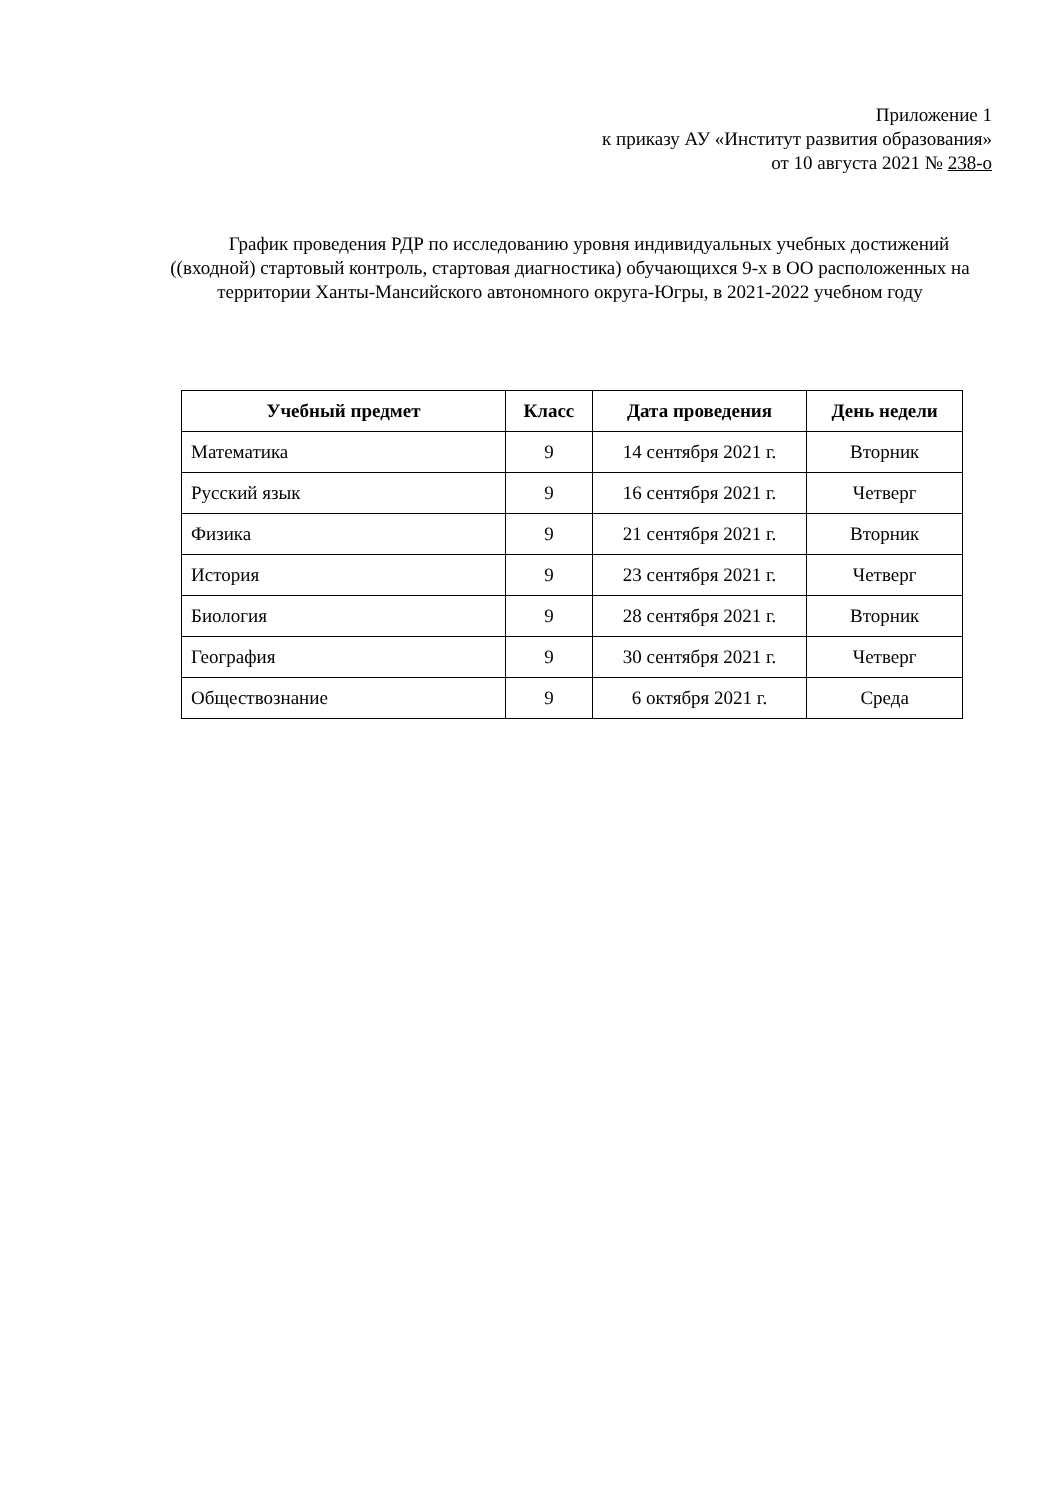Приложение 1
к приказу АУ «Институт развития образования»
от 10 августа 2021 № 238-о
График проведения РДР по исследованию уровня индивидуальных учебных достижений ((входной) стартовый контроль, стартовая диагностика) обучающихся 9-х в ОО расположенных на территории Ханты-Мансийского автономного округа-Югры, в 2021-2022 учебном году
| Учебный предмет | Класс | Дата проведения | День недели |
| --- | --- | --- | --- |
| Математика | 9 | 14 сентября 2021 г. | Вторник |
| Русский язык | 9 | 16 сентября 2021 г. | Четверг |
| Физика | 9 | 21 сентября 2021 г. | Вторник |
| История | 9 | 23 сентября 2021 г. | Четверг |
| Биология | 9 | 28 сентября 2021 г. | Вторник |
| География | 9 | 30 сентября 2021 г. | Четверг |
| Обществознание | 9 | 6 октября 2021 г. | Среда |